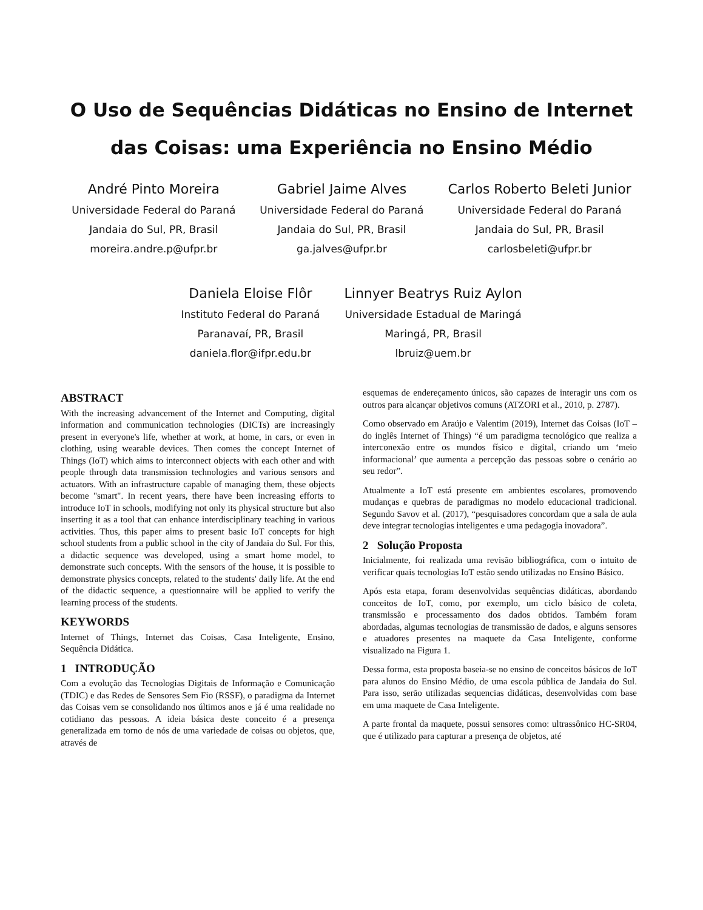O Uso de Sequências Didáticas no Ensino de Internet
das Coisas: uma Experiência no Ensino Médio
André Pinto Moreira
Universidade Federal do Paraná
Jandaia do Sul, PR, Brasil
moreira.andre.p@ufpr.br
Gabriel Jaime Alves
Universidade Federal do Paraná
Jandaia do Sul, PR, Brasil
ga.jalves@ufpr.br
Carlos Roberto Beleti Junior
Universidade Federal do Paraná
Jandaia do Sul, PR, Brasil
carlosbeleti@ufpr.br
Daniela Eloise Flôr
Instituto Federal do Paraná
Paranavaí, PR, Brasil
daniela.flor@ifpr.edu.br
Linnyer Beatrys Ruiz Aylon
Universidade Estadual de Maringá
Maringá, PR, Brasil
lbruiz@uem.br
ABSTRACT
With the increasing advancement of the Internet and Computing, digital information and communication technologies (DICTs) are increasingly present in everyone's life, whether at work, at home, in cars, or even in clothing, using wearable devices. Then comes the concept Internet of Things (IoT) which aims to interconnect objects with each other and with people through data transmission technologies and various sensors and actuators. With an infrastructure capable of managing them, these objects become "smart". In recent years, there have been increasing efforts to introduce IoT in schools, modifying not only its physical structure but also inserting it as a tool that can enhance interdisciplinary teaching in various activities. Thus, this paper aims to present basic IoT concepts for high school students from a public school in the city of Jandaia do Sul. For this, a didactic sequence was developed, using a smart home model, to demonstrate such concepts. With the sensors of the house, it is possible to demonstrate physics concepts, related to the students' daily life. At the end of the didactic sequence, a questionnaire will be applied to verify the learning process of the students.
KEYWORDS
Internet of Things, Internet das Coisas, Casa Inteligente, Ensino, Sequência Didática.
1 INTRODUÇÃO
Com a evolução das Tecnologias Digitais de Informação e Comunicação (TDIC) e das Redes de Sensores Sem Fio (RSSF), o paradigma da Internet das Coisas vem se consolidando nos últimos anos e já é uma realidade no cotidiano das pessoas. A ideia básica deste conceito é a presença generalizada em torno de nós de uma variedade de coisas ou objetos, que, através de
esquemas de endereçamento únicos, são capazes de interagir uns com os outros para alcançar objetivos comuns (ATZORI et al., 2010, p. 2787).
Como observado em Araújo e Valentim (2019), Internet das Coisas (IoT – do inglês Internet of Things) “é um paradigma tecnológico que realiza a interconexão entre os mundos físico e digital, criando um ‘meio informacional’ que aumenta a percepção das pessoas sobre o cenário ao seu redor”.
Atualmente a IoT está presente em ambientes escolares, promovendo mudanças e quebras de paradigmas no modelo educacional tradicional. Segundo Savov et al. (2017), “pesquisadores concordam que a sala de aula deve integrar tecnologias inteligentes e uma pedagogia inovadora”.
2 Solução Proposta
Inicialmente, foi realizada uma revisão bibliográfica, com o intuito de verificar quais tecnologias IoT estão sendo utilizadas no Ensino Básico.
Após esta etapa, foram desenvolvidas sequências didáticas, abordando conceitos de IoT, como, por exemplo, um ciclo básico de coleta, transmissão e processamento dos dados obtidos. Também foram abordadas, algumas tecnologias de transmissão de dados, e alguns sensores e atuadores presentes na maquete da Casa Inteligente, conforme visualizado na Figura 1.
Dessa forma, esta proposta baseia-se no ensino de conceitos básicos de IoT para alunos do Ensino Médio, de uma escola pública de Jandaia do Sul. Para isso, serão utilizadas sequencias didáticas, desenvolvidas com base em uma maquete de Casa Inteligente.
A parte frontal da maquete, possui sensores como: ultrassônico HC-SR04, que é utilizado para capturar a presença de objetos, até